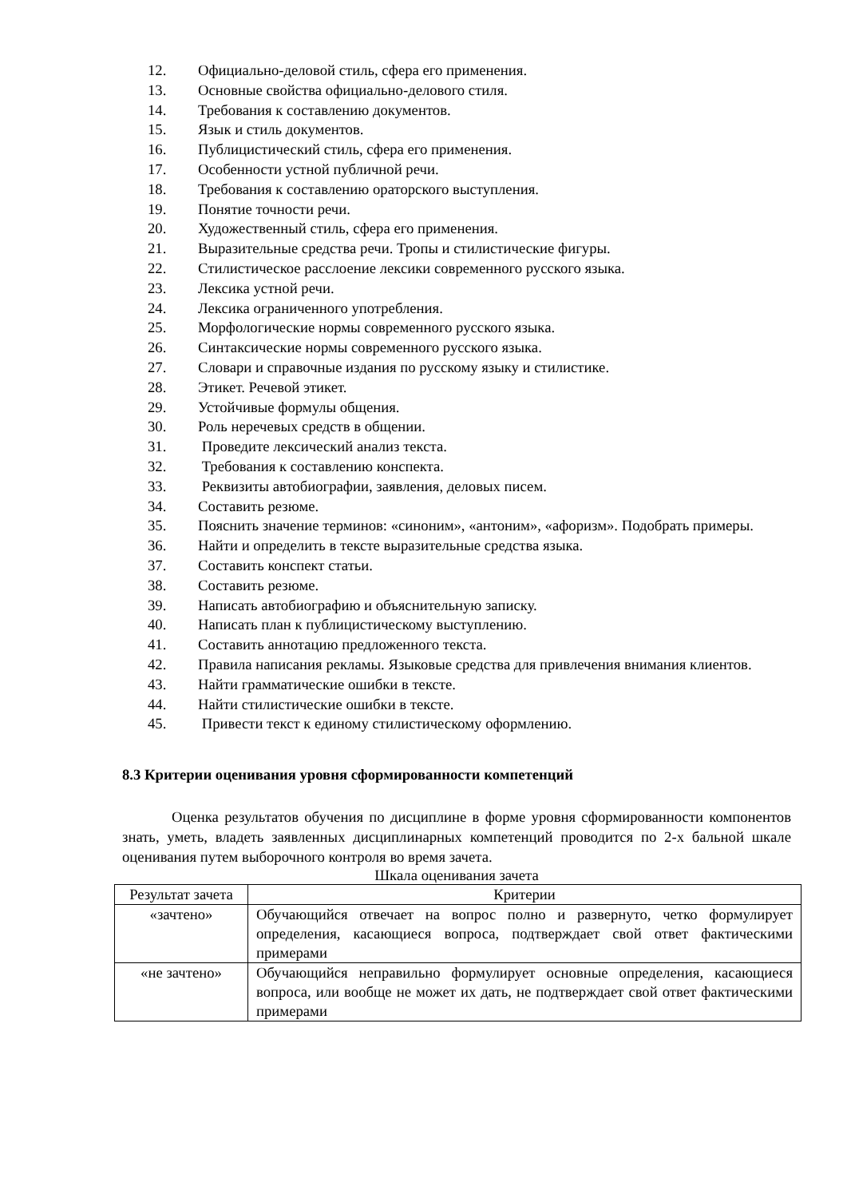12. Официально-деловой стиль, сфера его применения.
13. Основные свойства официально-делового стиля.
14. Требования к составлению документов.
15. Язык и стиль документов.
16. Публицистический стиль, сфера его применения.
17. Особенности устной публичной речи.
18. Требования к составлению ораторского выступления.
19. Понятие точности речи.
20. Художественный стиль, сфера его применения.
21. Выразительные средства речи. Тропы и стилистические фигуры.
22. Стилистическое расслоение лексики современного русского языка.
23. Лексика устной речи.
24. Лексика ограниченного употребления.
25. Морфологические нормы современного русского языка.
26. Синтаксические нормы современного русского языка.
27. Словари и справочные издания по русскому языку и стилистике.
28. Этикет. Речевой этикет.
29. Устойчивые формулы общения.
30. Роль неречевых средств в общении.
31. Проведите лексический анализ текста.
32. Требования к составлению конспекта.
33. Реквизиты автобиографии, заявления, деловых писем.
34. Составить резюме.
35. Пояснить значение терминов: «синоним», «антоним», «афоризм». Подобрать примеры.
36. Найти и определить в тексте выразительные средства языка.
37. Составить конспект статьи.
38. Составить резюме.
39. Написать автобиографию и объяснительную записку.
40. Написать план к публицистическому выступлению.
41. Составить аннотацию предложенного текста.
42. Правила написания рекламы. Языковые средства для привлечения внимания клиентов.
43. Найти грамматические ошибки в тексте.
44. Найти стилистические ошибки в тексте.
45. Привести текст к единому стилистическому оформлению.
8.3 Критерии оценивания уровня сформированности компетенций
Оценка результатов обучения по дисциплине в форме уровня сформированности компонентов знать, уметь, владеть заявленных дисциплинарных компетенций проводится по 2-х бальной шкале оценивания путем выборочного контроля во время зачета.
Шкала оценивания зачета
| Результат зачета | Критерии |
| «зачтено» | Обучающийся отвечает на вопрос полно и развернуто, четко формулирует определения, касающиеся вопроса, подтверждает свой ответ фактическими примерами |
| «не зачтено» | Обучающийся неправильно формулирует основные определения, касающиеся вопроса, или вообще не может их дать, не подтверждает свой ответ фактическими примерами |